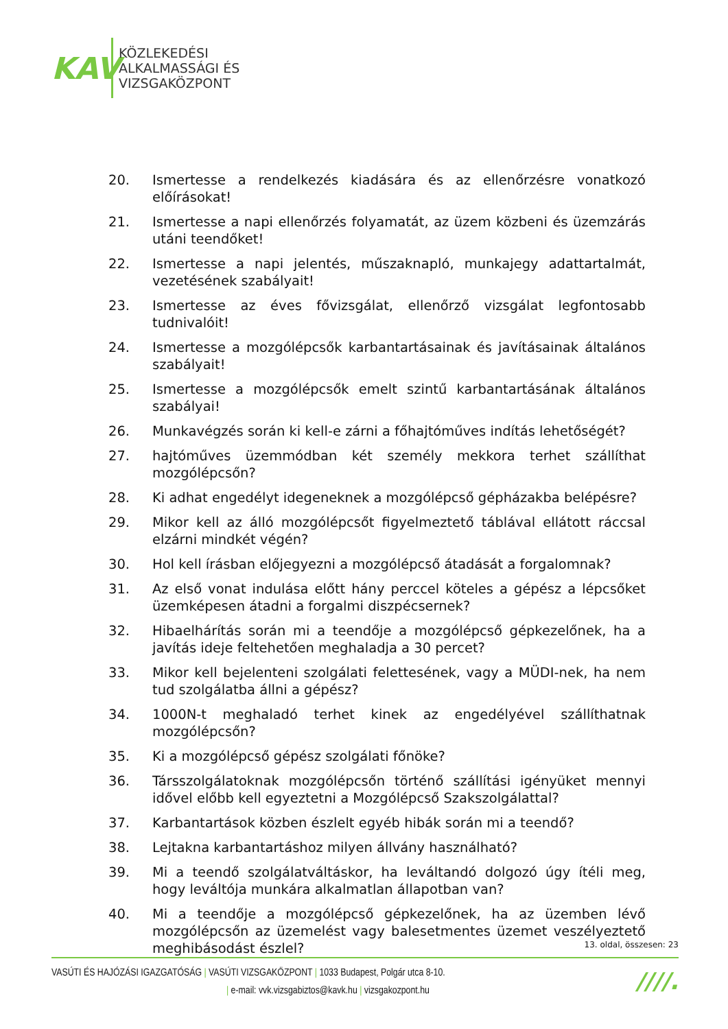KAV
KÖZLEKEDÉSI
ALKALMASSÁGI ÉS
VIZSGAKÖZPONT
20. Ismertesse a rendelkezés kiadására és az ellenőrzésre vonatkozó előírásokat!
21. Ismertesse a napi ellenőrzés folyamatát, az üzem közbeni és üzemzárás utáni teendőket!
22. Ismertesse a napi jelentés, műszaknapló, munkajegy adattartalmát, vezetésének szabályait!
23. Ismertesse az éves fővizsgálat, ellenőrző vizsgálat legfontosabb tudnivalóit!
24. Ismertesse a mozgólépcsők karbantartásainak és javításainak általános szabályait!
25. Ismertesse a mozgólépcsők emelt szintű karbantartásának általános szabályai!
26. Munkavégzés során ki kell-e zárni a főhajtóműves indítás lehetőségét?
27. hajtóműves üzemmódban két személy mekkora terhet szállíthat mozgólépcsőn?
28. Ki adhat engedélyt idegeneknek a mozgólépcső gépházakba belépésre?
29. Mikor kell az álló mozgólépcsőt figyelmeztető táblával ellátott ráccsal elzárni mindkét végén?
30. Hol kell írásban előjegyezni a mozgólépcső átadását a forgalomnak?
31. Az első vonat indulása előtt hány perccel köteles a gépész a lépcsőket üzemképesen átadni a forgalmi diszpécsernek?
32. Hibaelhárítás során mi a teendője a mozgólépcső gépkezelőnek, ha a javítás ideje feltehetően meghaladja a 30 percet?
33. Mikor kell bejelenteni szolgálati felettesének, vagy a MÜDI-nek, ha nem tud szolgálatba állni a gépész?
34. 1000N-t meghaladó terhet kinek az engedélyével szállíthatnak mozgólépcsőn?
35. Ki a mozgólépcső gépész szolgálati főnöke?
36. Társszolgálatoknak mozgólépcsőn történő szállítási igényüket mennyi idővel előbb kell egyeztetni a Mozgólépcső Szakszolgálattal?
37. Karbantartások közben észlelt egyéb hibák során mi a teendő?
38. Lejtakna karbantartáshoz milyen állvány használható?
39. Mi a teendő szolgálatváltáskor, ha leváltandó dolgozó úgy ítéli meg, hogy leváltója munkára alkalmatlan állapotban van?
40. Mi a teendője a mozgólépcső gépkezelőnek, ha az üzemben lévő mozgólépcsőn az üzemelést vagy balesetmentes üzemet veszélyeztető meghibásodást észlel?
13. oldal, összesen: 23
VASÚTI ÉS HAJÓZÁSI IGAZGATÓSÁG | VASÚTI VIZSGAKÖZPONT | 1033 Budapest, Polgár utca 8-10.
| e-mail: vvk.vizsgabiztos@kavk.hu | vizsgakozpont.hu
////.